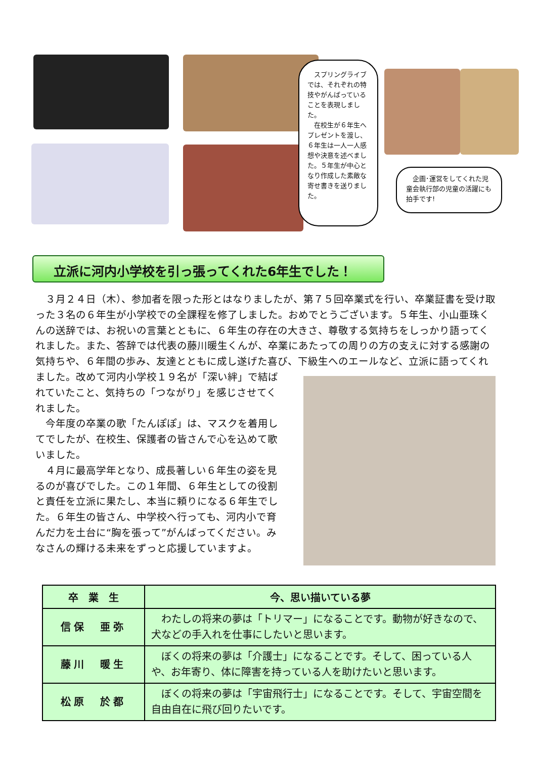スプリングライブでは、それぞれの特技やがんばっていることを表現しました。
　在校生が６年生へプレゼントを渡し、６年生は一人一人感想や決意を述べました。５年生が中心となり作成した素敵な寄せ書きを送りました。
　企画･運営をしてくれた児童会執行部の児童の活躍にも拍手です!
立派に河内小学校を引っ張ってくれた6年生でした！
３月２４日（木）、参加者を限った形とはなりましたが、第７５回卒業式を行い、卒業証書を受け取った３名の６年生が小学校での全課程を修了しました。おめでとうございます。５年生、小山亜珠くんの送辞では、お祝いの言葉とともに、６年生の存在の大きさ、尊敬する気持ちをしっかり語ってくれました。また、答辞では代表の藤川暖生くんが、卒業にあたっての周りの方の支えに対する感謝の気持ちや、６年間の歩み、友達とともに成し遂げた喜び、下級生へのエールなど、立派に 語ってくれました。改めて河内小学校１９名が「深い絆」で結ばれていたこと、気持ちの「つながり」を感じさせてくれました。
今年度の卒業の歌「たんぽぽ」は、マスクを着用してでしたが、在校生、保護者の皆さんで心を込めて歌いました。
４月に最高学年となり、成長著しい６年生の姿を見るのが喜びでした。この１年間、６年生としての役割と責任を立派に果たし、本当に頼りになる６年生でした。６年生の皆さん、中学校へ行っても、河内小で育んだ力を土台に“胸を張って”がんばってください。みなさんの輝ける未来をずっと応援していますよ。
| 卒 業 生 | 今、思い描いている夢 |
| --- | --- |
| 信保 亜弥 | わたしの将来の夢は「トリマー」になることです。動物が好きなので、犬などの手入れを仕事にしたいと思います。 |
| 藤川 暖生 | ぼくの将来の夢は「介護士」になることです。そして、困っている人や、お年寄り、体に障害を持っている人を助けたいと思います。 |
| 松原 於都 | ぼくの将来の夢は「宇宙飛行士」になることです。そして、宇宙空間を自由自在に飛び回りたいです。 |